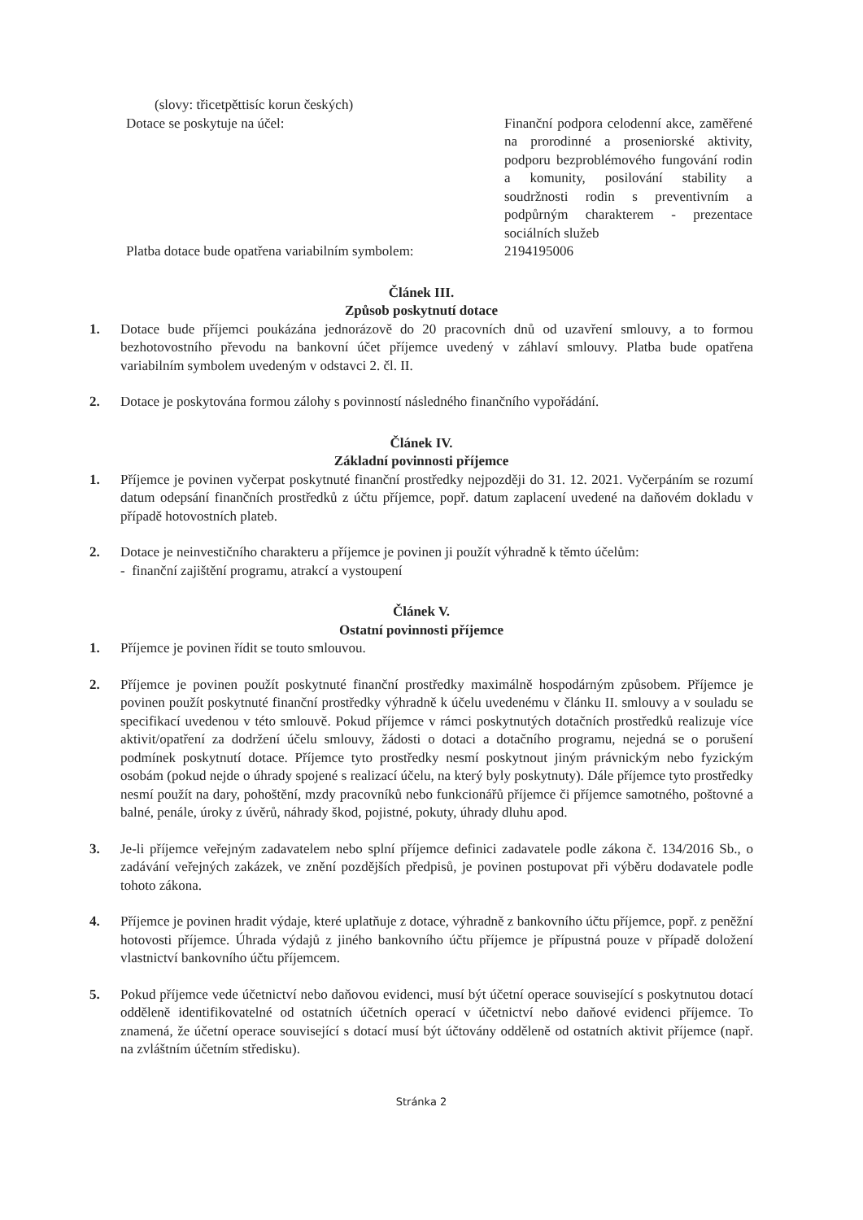(slovy: třicetpěttisíc korun českých)
Dotace se poskytuje na účel: Finanční podpora celodenní akce, zaměřené na prorodinné a proseniorské aktivity, podporu bezproblémového fungování rodin a komunity, posilování stability a soudržnosti rodin s preventivním a podpůrným charakterem - prezentace sociálních služeb
Platba dotace bude opatřena variabilním symbolem:
2194195006
Článek III.
Způsob poskytnutí dotace
1. Dotace bude příjemci poukázána jednorázově do 20 pracovních dnů od uzavření smlouvy, a to formou bezhotovostního převodu na bankovní účet příjemce uvedený v záhlaví smlouvy. Platba bude opatřena variabilním symbolem uvedeným v odstavci 2. čl. II.
2. Dotace je poskytována formou zálohy s povinností následného finančního vypořádání.
Článek IV.
Základní povinnosti příjemce
1. Příjemce je povinen vyčerpat poskytnuté finanční prostředky nejpozději do 31. 12. 2021. Vyčerpáním se rozumí datum odepsání finančních prostředků z účtu příjemce, popř. datum zaplacení uvedené na daňovém dokladu v případě hotovostních plateb.
2. Dotace je neinvestičního charakteru a příjemce je povinen ji použít výhradně k těmto účelům:
- finanční zajištění programu, atrakcí a vystoupení
Článek V.
Ostatní povinnosti příjemce
1. Příjemce je povinen řídit se touto smlouvou.
2. Příjemce je povinen použít poskytnuté finanční prostředky maximálně hospodárným způsobem. Příjemce je povinen použít poskytnuté finanční prostředky výhradně k účelu uvedenému v článku II. smlouvy a v souladu se specifikací uvedenou v této smlouvě. Pokud příjemce v rámci poskytnutých dotačních prostředků realizuje více aktivit/opatření za dodržení účelu smlouvy, žádosti o dotaci a dotačního programu, nejedná se o porušení podmínek poskytnutí dotace. Příjemce tyto prostředky nesmí poskytnout jiným právnickým nebo fyzickým osobám (pokud nejde o úhrady spojené s realizací účelu, na který byly poskytnuty). Dále příjemce tyto prostředky nesmí použít na dary, pohoštění, mzdy pracovníků nebo funkcionářů příjemce či příjemce samotného, poštovné a balné, penále, úroky z úvěrů, náhrady škod, pojistné, pokuty, úhrady dluhu apod.
3. Je-li příjemce veřejným zadavatelem nebo splní příjemce definici zadavatele podle zákona č. 134/2016 Sb., o zadávání veřejných zakázek, ve znění pozdějších předpisů, je povinen postupovat při výběru dodavatele podle tohoto zákona.
4. Příjemce je povinen hradit výdaje, které uplatňuje z dotace, výhradně z bankovního účtu příjemce, popř. z peněžní hotovosti příjemce. Úhrada výdajů z jiného bankovního účtu příjemce je přípustná pouze v případě doložení vlastnictví bankovního účtu příjemcem.
5. Pokud příjemce vede účetnictví nebo daňovou evidenci, musí být účetní operace související s poskytnutou dotací odděleně identifikovatelné od ostatních účetních operací v účetnictví nebo daňové evidenci příjemce. To znamená, že účetní operace související s dotací musí být účtovány odděleně od ostatních aktivit příjemce (např. na zvláštním účetním středisku).
Stránka 2